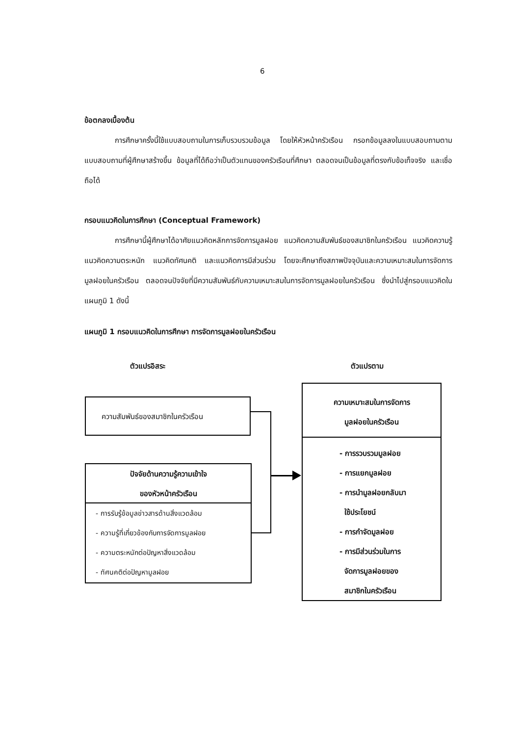6
ข้อตกลงเบื้องต้น
การศึกษาครั้งนี้ใช้แบบสอบถามในการเก็บรวบรวมข้อมูล โดยให้หัวหน้าครัวเรือน กรอกข้อมูลลงในแบบสอบถามตามแบบสอบถามที่ผู้ศึกษาสร้างขึ้น ข้อมูลที่ได้ถือว่าเป็นตัวแทนของครัวเรือนที่ศึกษา ตลอดจนเป็นข้อมูลที่ตรงกับข้อเท็จจริง และเชื่อถือได้
กรอบแนวคิดในการศึกษา (Conceptual Framework)
การศึกษานี้ผู้ศึกษาได้อาศัยแนวคิดหลักการจัดการมูลฝอย แนวคิดความสัมพันธ์ของสมาชิกในครัวเรือน แนวคิดความรู้ แนวคิดความตระหนัก แนวคิดทัศนคติ และแนวคิดการมีส่วนร่วม โดยจะศึกษาถึงสภาพปัจจุบันและความเหมาะสมในการจัดการมูลฝอยในครัวเรือน ตลอดจนปัจจัยที่มีความสัมพันธ์กับความเหมาะสมในการจัดการมูลฝอยในครัวเรือน ซึ่งนำไปสู่กรอบแนวคิดในแผนภูมิ 1 ดังนี้
แผนภูมิ 1 กรอบแนวคิดในการศึกษา การจัดการมูลฝอยในครัวเรือน
ตัวแปรอิสระ ตัวแปรตาม
ความสัมพันธ์ของสมาชิกในครัวเรือน
ปัจจัยด้านความรู้ความเข้าใจ
ของหัวหน้าครัวเรือน
- การรับรู้ข้อมูลข่าวสารด้านสิ่งแวดล้อม
- ความรู้ที่เกี่ยวข้องกับการจัดการมูลฝอย
- ความตระหนักต่อปัญหาสิ่งแวดล้อม
- ทัศนคติต่อปัญหามูลฝอย
ความเหมาะสมในการจัดการ
มูลฝอยในครัวเรือน
- การรวบรวมมูลฝอย
- การแยกมูลฝอย
- การนำมูลฝอยกลับมา
ใช้ประโยชน์
- การกำจัดมูลฝอย
- การมีส่วนร่วมในการ
จัดการมูลฝอยของ
สมาชิกในครัวเรือน